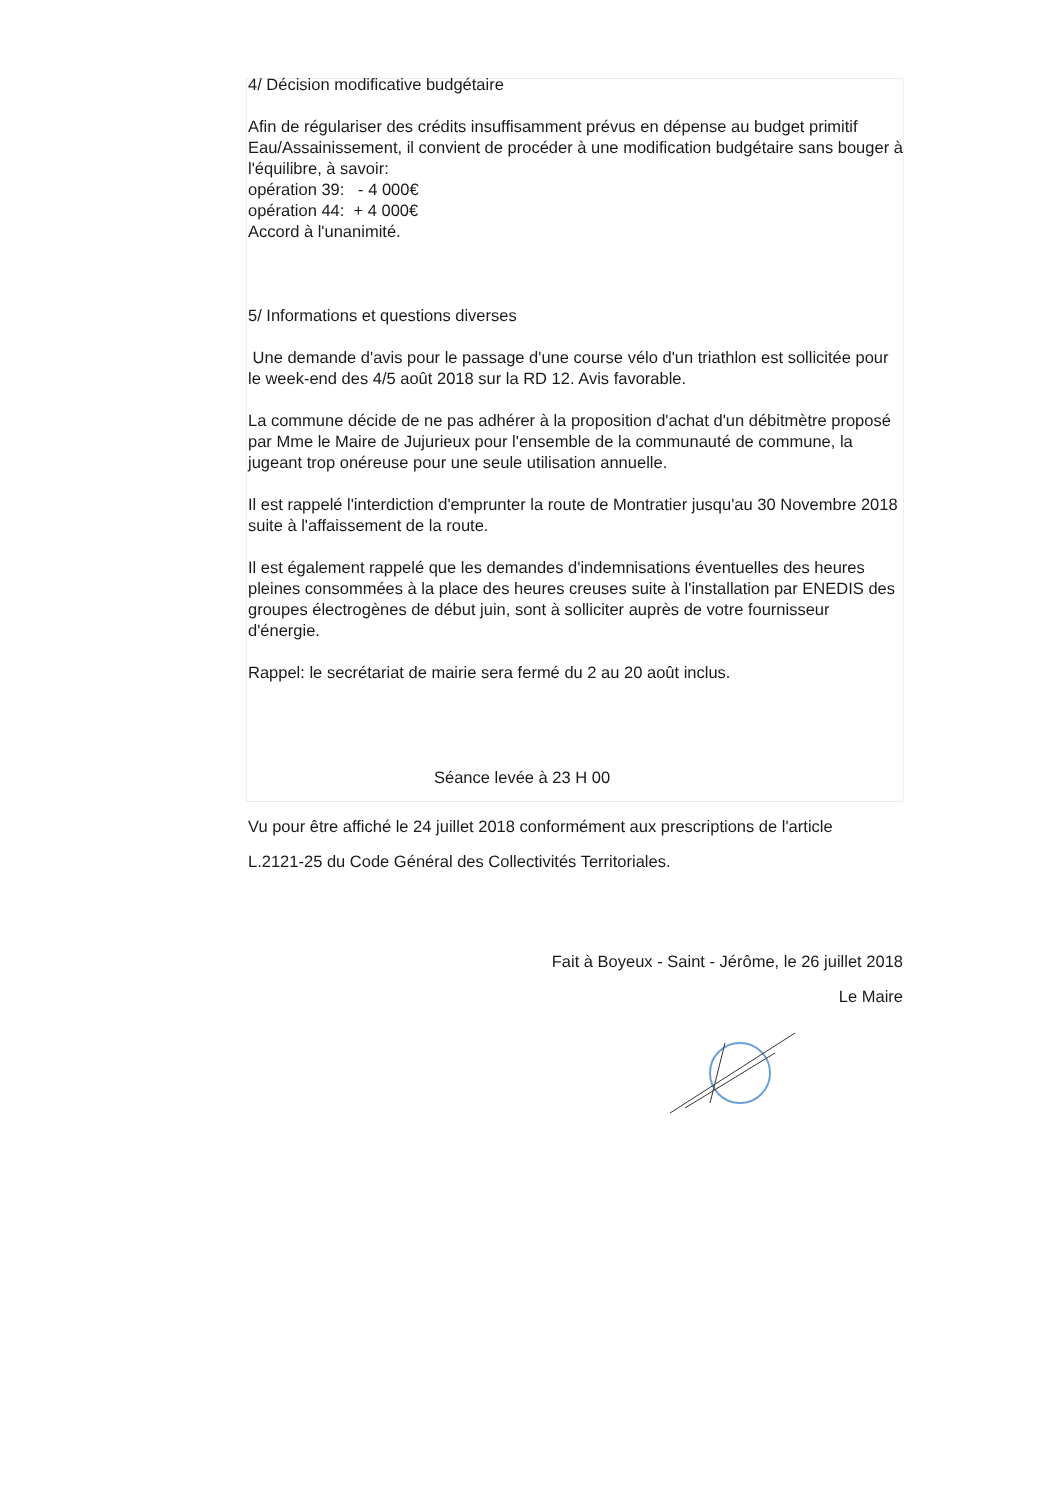4/ Décision modificative budgétaire
Afin de régulariser des crédits insuffisamment prévus en dépense au budget primitif Eau/Assainissement, il convient de procéder à une modification budgétaire sans bouger à l'équilibre, à savoir:
opération 39: - 4 000€
opération 44: + 4 000€
Accord à l'unanimité.
5/ Informations et questions diverses
Une demande d'avis pour le passage d'une course vélo d'un triathlon est sollicitée pour le week-end des 4/5 août 2018 sur la RD 12. Avis favorable.
La commune décide de ne pas adhérer à la proposition d'achat d'un débitmètre proposé par Mme le Maire de Jujurieux pour l'ensemble de la communauté de commune, la jugeant trop onéreuse pour une seule utilisation annuelle.
Il est rappelé l'interdiction d'emprunter la route de Montratier jusqu'au 30 Novembre 2018 suite à l'affaissement de la route.
Il est également rappelé que les demandes d'indemnisations éventuelles des heures pleines consommées à la place des heures creuses suite à l'installation par ENEDIS des groupes électrogènes de début juin, sont à solliciter auprès de votre fournisseur d'énergie.
Rappel: le secrétariat de mairie sera fermé du 2 au 20 août inclus.
Séance levée à 23 H 00
Vu pour être affiché le 24 juillet 2018 conformément aux prescriptions de l'article
L.2121-25 du Code Général des Collectivités Territoriales.
Fait à Boyeux - Saint - Jérôme, le 26 juillet 2018
Le Maire